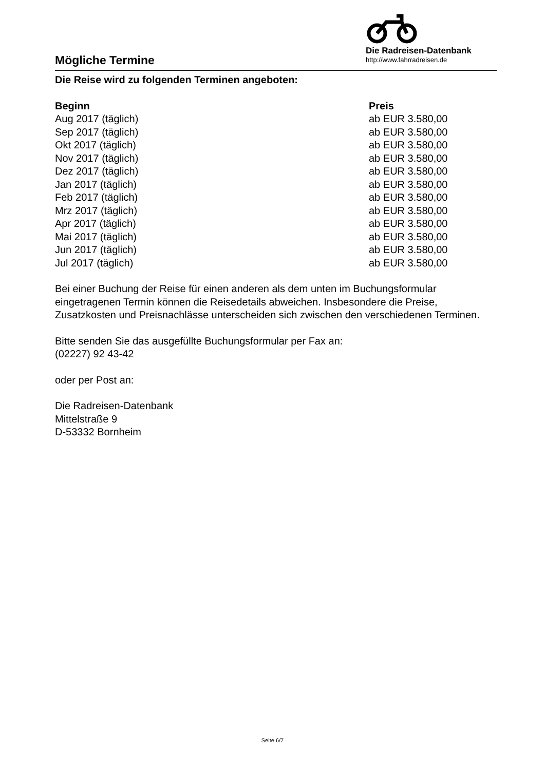Mögliche Termine
Die Radreisen-Datenbank
http://www.fahrradreisen.de
Die Reise wird zu folgenden Terminen angeboten:
| Beginn | Preis |
| --- | --- |
| Aug 2017 (täglich) | ab EUR 3.580,00 |
| Sep 2017 (täglich) | ab EUR 3.580,00 |
| Okt 2017 (täglich) | ab EUR 3.580,00 |
| Nov 2017 (täglich) | ab EUR 3.580,00 |
| Dez 2017 (täglich) | ab EUR 3.580,00 |
| Jan 2017 (täglich) | ab EUR 3.580,00 |
| Feb 2017 (täglich) | ab EUR 3.580,00 |
| Mrz 2017 (täglich) | ab EUR 3.580,00 |
| Apr 2017 (täglich) | ab EUR 3.580,00 |
| Mai 2017 (täglich) | ab EUR 3.580,00 |
| Jun 2017 (täglich) | ab EUR 3.580,00 |
| Jul 2017 (täglich) | ab EUR 3.580,00 |
Bei einer Buchung der Reise für einen anderen als dem unten im Buchungsformular eingetragenen Termin können die Reisedetails abweichen. Insbesondere die Preise, Zusatzkosten und Preisnachlässe unterscheiden sich zwischen den verschiedenen Terminen.
Bitte senden Sie das ausgefüllte Buchungsformular per Fax an:
(02227) 92 43-42
oder per Post an:
Die Radreisen-Datenbank
Mittelstraße 9
D-53332 Bornheim
Seite 6/7